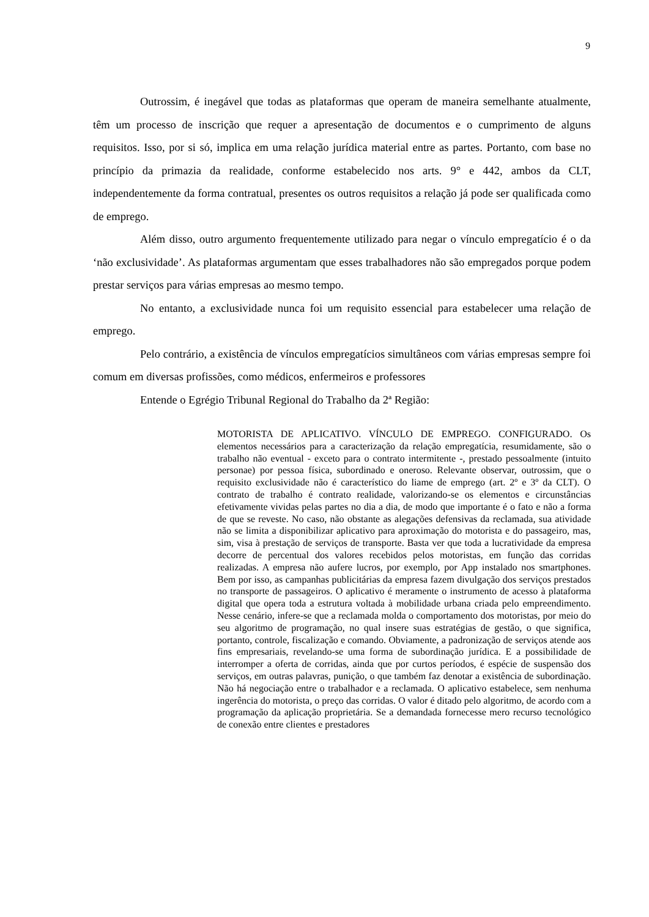9
Outrossim, é inegável que todas as plataformas que operam de maneira semelhante atualmente, têm um processo de inscrição que requer a apresentação de documentos e o cumprimento de alguns requisitos. Isso, por si só, implica em uma relação jurídica material entre as partes. Portanto, com base no princípio da primazia da realidade, conforme estabelecido nos arts. 9° e 442, ambos da CLT, independentemente da forma contratual, presentes os outros requisitos a relação já pode ser qualificada como de emprego.
Além disso, outro argumento frequentemente utilizado para negar o vínculo empregatício é o da ‘não exclusividade’. As plataformas argumentam que esses trabalhadores não são empregados porque podem prestar serviços para várias empresas ao mesmo tempo.
No entanto, a exclusividade nunca foi um requisito essencial para estabelecer uma relação de emprego.
Pelo contrário, a existência de vínculos empregatícios simultâneos com várias empresas sempre foi comum em diversas profissões, como médicos, enfermeiros e professores
Entende o Egrégio Tribunal Regional do Trabalho da 2ª Região:
MOTORISTA DE APLICATIVO. VÍNCULO DE EMPREGO. CONFIGURADO. Os elementos necessários para a caracterização da relação empregatícia, resumidamente, são o trabalho não eventual - exceto para o contrato intermitente -, prestado pessoalmente (intuito personae) por pessoa física, subordinado e oneroso. Relevante observar, outrossim, que o requisito exclusividade não é característico do liame de emprego (art. 2º e 3º da CLT). O contrato de trabalho é contrato realidade, valorizando-se os elementos e circunstâncias efetivamente vividas pelas partes no dia a dia, de modo que importante é o fato e não a forma de que se reveste. No caso, não obstante as alegações defensivas da reclamada, sua atividade não se limita a disponibilizar aplicativo para aproximação do motorista e do passageiro, mas, sim, visa à prestação de serviços de transporte. Basta ver que toda a lucratividade da empresa decorre de percentual dos valores recebidos pelos motoristas, em função das corridas realizadas. A empresa não aufere lucros, por exemplo, por App instalado nos smartphones. Bem por isso, as campanhas publicitárias da empresa fazem divulgação dos serviços prestados no transporte de passageiros. O aplicativo é meramente o instrumento de acesso à plataforma digital que opera toda a estrutura voltada à mobilidade urbana criada pelo empreendimento. Nesse cenário, infere-se que a reclamada molda o comportamento dos motoristas, por meio do seu algoritmo de programação, no qual insere suas estratégias de gestão, o que significa, portanto, controle, fiscalização e comando. Obviamente, a padronização de serviços atende aos fins empresariais, revelando-se uma forma de subordinação jurídica. E a possibilidade de interromper a oferta de corridas, ainda que por curtos períodos, é espécie de suspensão dos serviços, em outras palavras, punição, o que também faz denotar a existência de subordinação. Não há negociação entre o trabalhador e a reclamada. O aplicativo estabelece, sem nenhuma ingerência do motorista, o preço das corridas. O valor é ditado pelo algoritmo, de acordo com a programação da aplicação proprietária. Se a demandada fornecesse mero recurso tecnológico de conexão entre clientes e prestadores